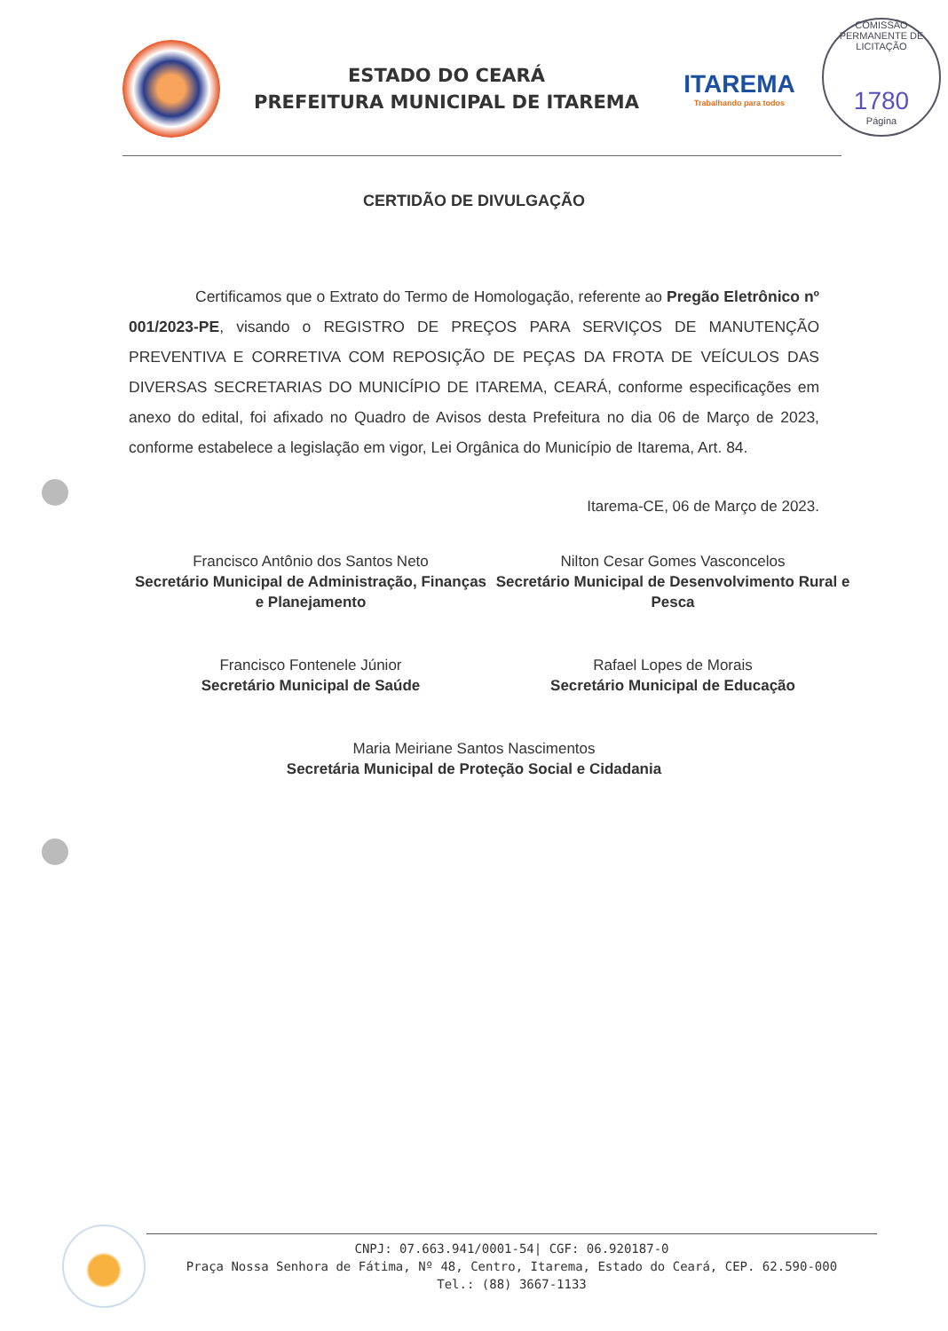COMISSÃO PERMANENTE DE LICITAÇÃO
1780
Página
ESTADO DO CEARÁ
PREFEITURA MUNICIPAL DE ITAREMA
ITAREMA
Trabalhando para todos
CERTIDÃO DE DIVULGAÇÃO
Certificamos que o Extrato do Termo de Homologação, referente ao Pregão Eletrônico nº 001/2023-PE, visando o REGISTRO DE PREÇOS PARA SERVIÇOS DE MANUTENÇÃO PREVENTIVA E CORRETIVA COM REPOSIÇÃO DE PEÇAS DA FROTA DE VEÍCULOS DAS DIVERSAS SECRETARIAS DO MUNICÍPIO DE ITAREMA, CEARÁ, conforme especificações em anexo do edital, foi afixado no Quadro de Avisos desta Prefeitura no dia 06 de Março de 2023, conforme estabelece a legislação em vigor, Lei Orgânica do Município de Itarema, Art. 84.
Itarema-CE, 06 de Março de 2023.
Francisco Antônio dos Santos Neto
Secretário Municipal de Administração, Finanças e Planejamento
Nilton Cesar Gomes Vasconcelos
Secretário Municipal de Desenvolvimento Rural e Pesca
Francisco Fontenele Júnior
Secretário Municipal de Saúde
Rafael Lopes de Morais
Secretário Municipal de Educação
Maria Meiriane Santos Nascimentos
Secretária Municipal de Proteção Social e Cidadania
CNPJ: 07.663.941/0001-54| CGF: 06.920187-0
Praça Nossa Senhora de Fátima, Nº 48, Centro, Itarema, Estado do Ceará, CEP. 62.590-000
Tel.: (88) 3667-1133